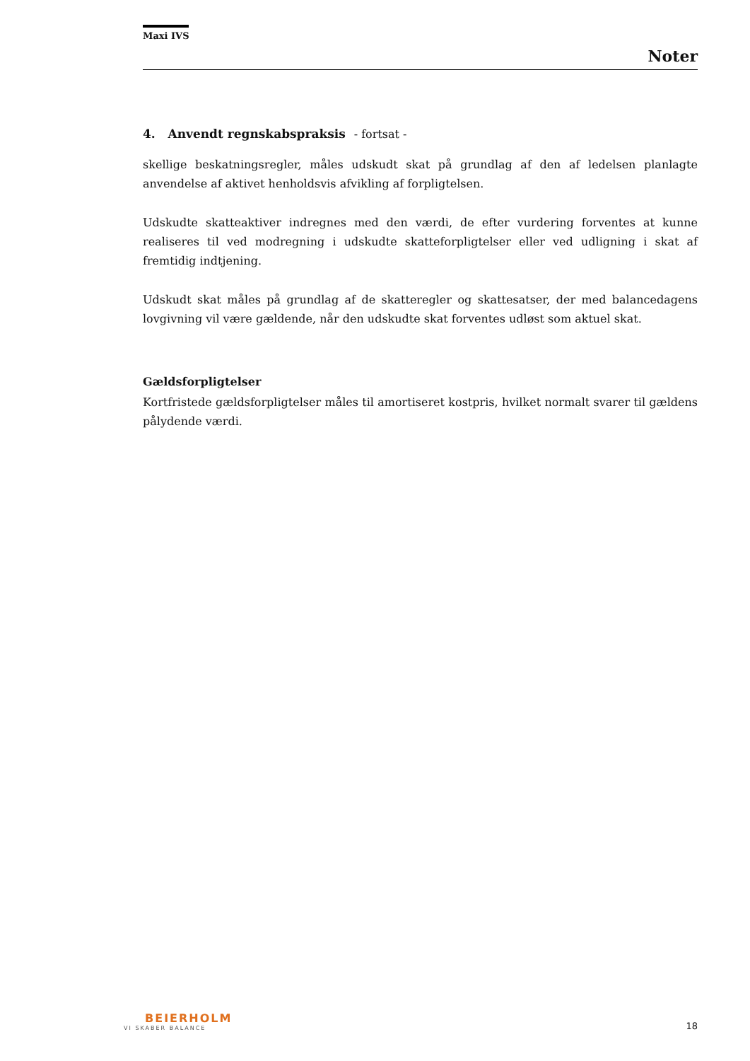Maxi IVS
Noter
4. Anvendt regnskabspraksis - fortsat -
skellige beskatningsregler, måles udskudt skat på grundlag af den af ledelsen planlagte anvendelse af aktivet henholdsvis afvikling af forpligtelsen.
Udskudte skatteaktiver indregnes med den værdi, de efter vurdering forventes at kunne realiseres til ved modregning i udskudte skatteforpligtelser eller ved udligning i skat af fremtidig indtjening.
Udskudt skat måles på grundlag af de skatteregler og skattesatser, der med balancedagens lovgivning vil være gældende, når den udskudte skat forventes udløst som aktuel skat.
Gældsforpligtelser
Kortfristede gældsforpligtelser måles til amortiseret kostpris, hvilket normalt svarer til gældens pålydende værdi.
BEIERHOLM
VI SKABER BALANCE
18